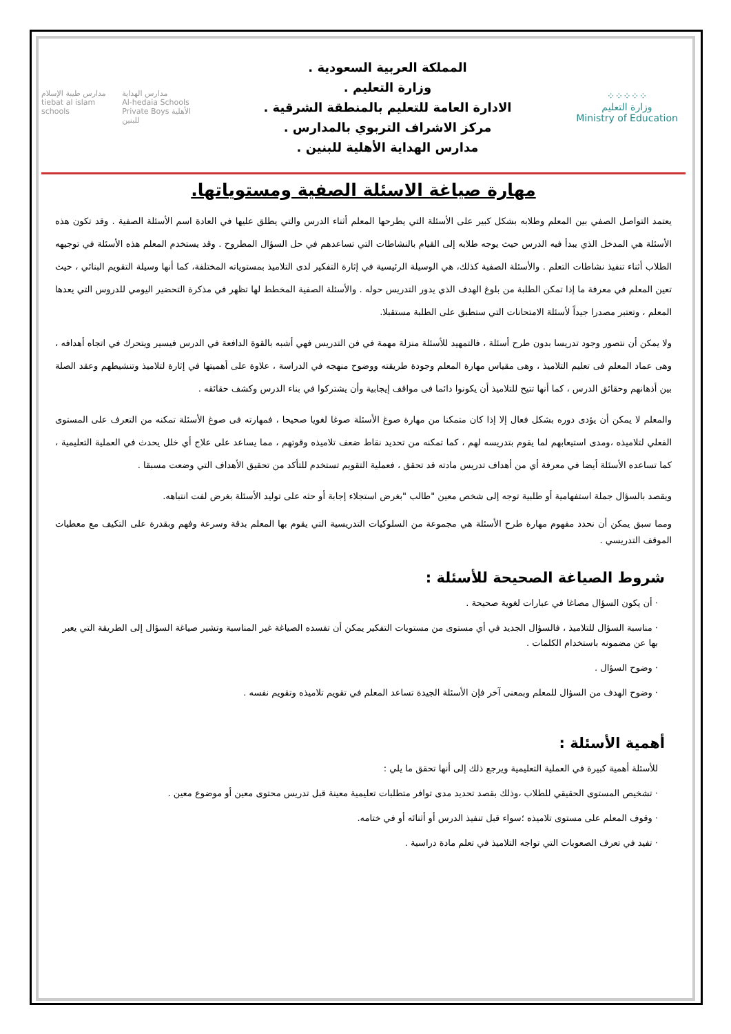⁘⁘⁘⁘⁘
وزارة التعليم
Ministry of Education
المملكة العربية السعودية .
وزارة التعليم .
الادارة العامة للتعليم بالمنطقة الشرقية .
مركز الاشراف التربوي بالمدارس .
مدارس الهداية الأهلية للبنين .
مدارس طيبة الإسلام
tiebat al islam schools
مدارس الهداية
Al-hedaia Schools
Private Boys الأهلية للبنين
مهارة صياغة الاسئلة الصفية ومستوياتها.
يعتمد التواصل الصفي بين المعلم وطلابه بشكل كبير على الأسئلة التي يطرحها المعلم أثناء الدرس والتي يطلق عليها في العادة اسم الأسئلة الصفية . وقد تكون هذه الأسئلة هي المدخل الذي يبدأ فيه الدرس حيث يوجه طلابه إلى القيام بالنشاطات التي تساعدهم في حل السؤال المطروح . وقد يستخدم المعلم هذه الأسئلة في توجيهه الطلاب أثناء تنفيذ نشاطات التعلم . والأسئلة الصفية كذلك، هي الوسيلة الرئيسية في إثارة التفكير لدى التلاميذ بمستوياته المختلفة، كما أنها وسيلة التقويم البنائي ، حيث تعين المعلم في معرفة ما إذا تمكن الطلبة من بلوغ الهدف الذي يدور التدريس حوله . والأسئلة الصفية المخطط لها تظهر في مذكرة التحضير اليومي للدروس التي يعدها المعلم ، وتعتبر مصدرا جيداً لأسئلة الامتحانات التي ستطبق على الطلبة مستقبلا.
ولا يمكن أن نتصور وجود تدريسا بدون طرح أسئلة ، فالتمهيد للأسئلة منزلة مهمة في فن التدريس فهي أشبه بالقوة الدافعة في الدرس فيسير ويتحرك في اتجاه أهدافه ، وهى عماد المعلم فى تعليم التلاميذ ، وهى مقياس مهارة المعلم وجودة طريقته ووضوح منهجه في الدراسة ، علاوة على أهميتها في إثارة لتلاميذ وتنشيطهم وعقد الصلة بين أذهانهم وحقائق الدرس ، كما أنها تتيح للتلاميذ أن يكونوا دائما فى مواقف إيجابية وأن يشتركوا في بناء الدرس وكشف حقائقه .
والمعلم لا يمكن أن يؤدى دوره بشكل فعال إلا إذا كان متمكنا من مهارة صوغ الأسئلة صوغا لغويا صحيحا ، فمهارته فى صوغ الأسئلة تمكنه من التعرف على المستوى الفعلي لتلاميذه ،ومدى استيعابهم لما يقوم بتدريسه لهم ، كما تمكنه من تحديد نقاط ضعف تلاميذه وقوتهم ، مما يساعد على علاج أي خلل يحدث في العملية التعليمية ، كما تساعده الأسئلة أيضا في معرفة أي من أهداف تدريس مادته قد تحقق ، فعملية التقويم تستخدم للتأكد من تحقيق الأهداف التي وضعت مسبقا .
ويقصد بالسؤال جملة استفهامية أو طلبية توجه إلى شخص معين "طالب "بغرض استجلاء إجابة أو حثه على توليد الأسئلة بغرض لفت انتباهه.
ومما سبق يمكن أن نحدد مفهوم مهارة طرح الأسئلة هي مجموعة من السلوكيات التدريسية التي يقوم بها المعلم بدقة وسرعة وفهم وبقدرة على التكيف مع معطيات الموقف التدريسي .
شروط الصياغة الصحيحة للأسئلة :
· أن يكون السؤال مصاغا في عبارات لغوية صحيحة .
· مناسبة السؤال للتلاميذ ، فالسؤال الجديد في أي مستوى من مستويات التفكير يمكن أن تفسده الصياغة غير المناسبة وتشير صياغة السؤال إلى الطريقة التي يعبر بها عن مضمونه باستخدام الكلمات .
· وضوح السؤال .
· وضوح الهدف من السؤال للمعلم وبمعنى آخر فإن الأسئلة الجيدة تساعد المعلم في تقويم تلاميذه وتقويم نفسه .
أهمية الأسئلة :
للأسئلة أهمية كبيرة في العملية التعليمية ويرجع ذلك إلى أنها تحقق ما يلي :
· تشخيص المستوى الحقيقي للطلاب ،وذلك بقصد تحديد مدى توافر متطلبات تعليمية معينة قبل تدريس محتوى معين أو موضوع معين .
· وقوف المعلم على مستوى تلاميذه ؛سواء قبل تنفيذ الدرس أو أثنائه أو في ختامه.
· تفيد في تعرف الصعوبات التي تواجه التلاميذ في تعلم مادة دراسية .